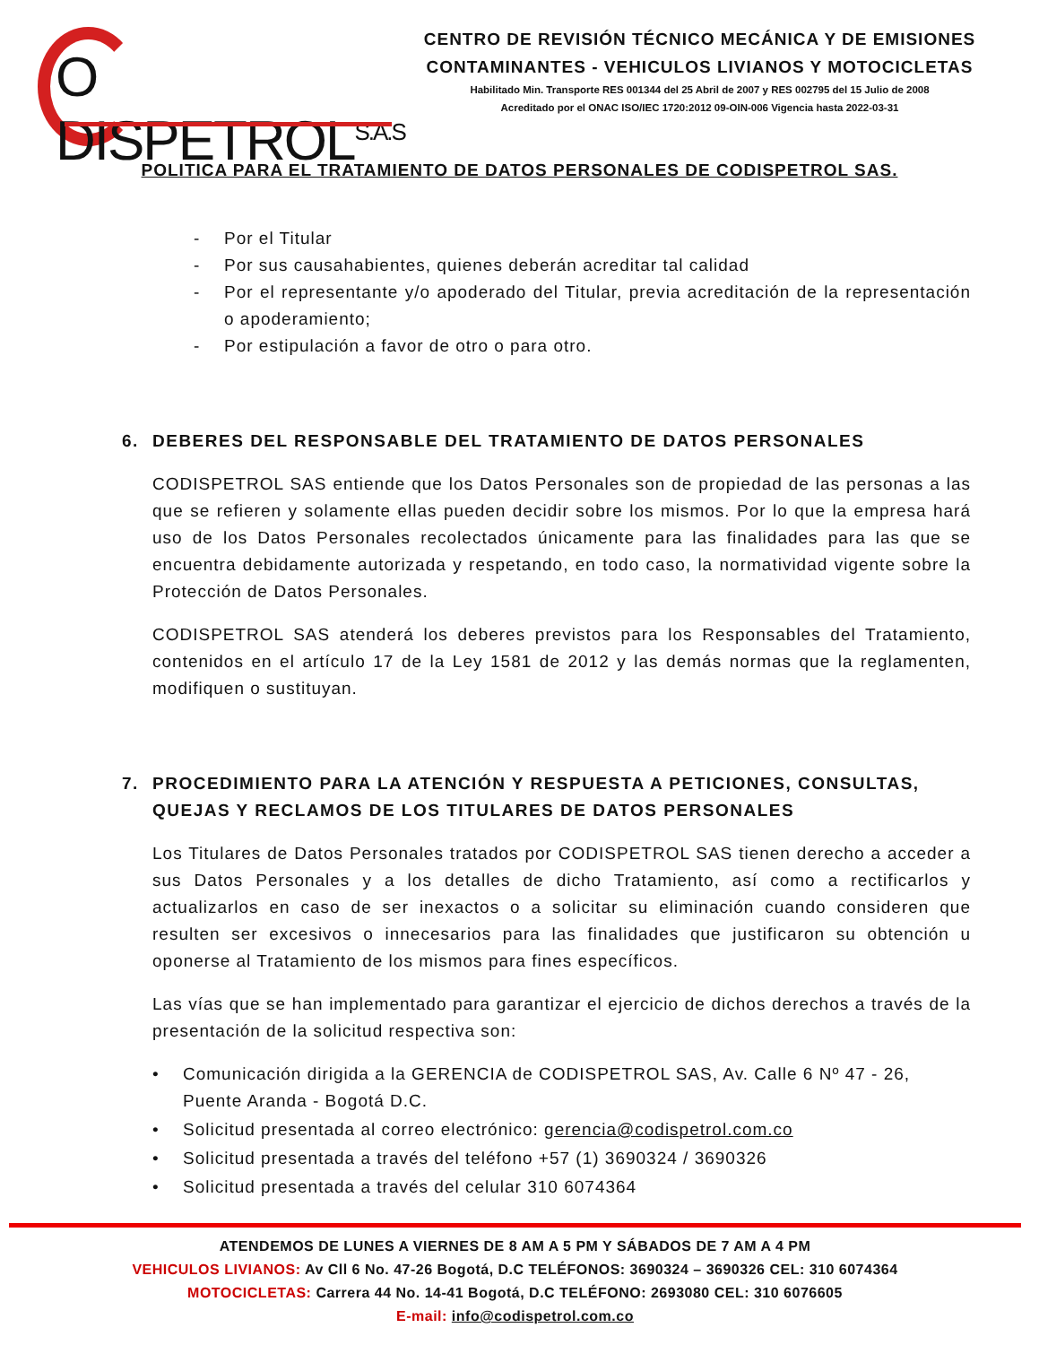O DISPETROL<sup>S.A.S</sup>
CENTRO DE REVISIÓN TÉCNICO MECÁNICA Y DE EMISIONES
CONTAMINANTES - VEHICULOS LIVIANOS Y MOTOCICLETAS
Habilitado Min. Transporte RES 001344 del 25 Abril de 2007 y RES 002795 del 15 Julio de 2008
Acreditado por el ONAC ISO/IEC 1720:2012 09-OIN-006 Vigencia hasta 2022-03-31
POLITICA PARA EL TRATAMIENTO DE DATOS PERSONALES DE CODISPETROL SAS.
- Por el Titular
- Por sus causahabientes, quienes deberán acreditar tal calidad
- Por el representante y/o apoderado del Titular, previa acreditación de la representación o apoderamiento;
- Por estipulación a favor de otro o para otro.
6. DEBERES DEL RESPONSABLE DEL TRATAMIENTO DE DATOS PERSONALES
CODISPETROL SAS entiende que los Datos Personales son de propiedad de las personas a las que se refieren y solamente ellas pueden decidir sobre los mismos. Por lo que la empresa hará uso de los Datos Personales recolectados únicamente para las finalidades para las que se encuentra debidamente autorizada y respetando, en todo caso, la normatividad vigente sobre la Protección de Datos Personales.
CODISPETROL SAS atenderá los deberes previstos para los Responsables del Tratamiento, contenidos en el artículo 17 de la Ley 1581 de 2012 y las demás normas que la reglamenten, modifiquen o sustituyan.
7. PROCEDIMIENTO PARA LA ATENCIÓN Y RESPUESTA A PETICIONES, CONSULTAS, QUEJAS Y RECLAMOS DE LOS TITULARES DE DATOS PERSONALES
Los Titulares de Datos Personales tratados por CODISPETROL SAS tienen derecho a acceder a sus Datos Personales y a los detalles de dicho Tratamiento, así como a rectificarlos y actualizarlos en caso de ser inexactos o a solicitar su eliminación cuando consideren que resulten ser excesivos o innecesarios para las finalidades que justificaron su obtención u oponerse al Tratamiento de los mismos para fines específicos.
Las vías que se han implementado para garantizar el ejercicio de dichos derechos a través de la presentación de la solicitud respectiva son:
• Comunicación dirigida a la GERENCIA de CODISPETROL SAS, Av. Calle 6 Nº 47 - 26, Puente Aranda - Bogotá D.C.
• Solicitud presentada al correo electrónico: gerencia@codispetrol.com.co
• Solicitud presentada a través del teléfono +57 (1) 3690324 / 3690326
• Solicitud presentada a través del celular 310 6074364
ATENDEMOS DE LUNES A VIERNES DE 8 AM A 5 PM Y SÁBADOS DE 7 AM A 4 PM
VEHICULOS LIVIANOS: Av Cll 6 No. 47-26 Bogotá, D.C TELÉFONOS: 3690324 – 3690326 CEL: 310 6074364
MOTOCICLETAS: Carrera 44 No. 14-41 Bogotá, D.C TELÉFONO: 2693080 CEL: 310 6076605
E-mail: info@codispetrol.com.co